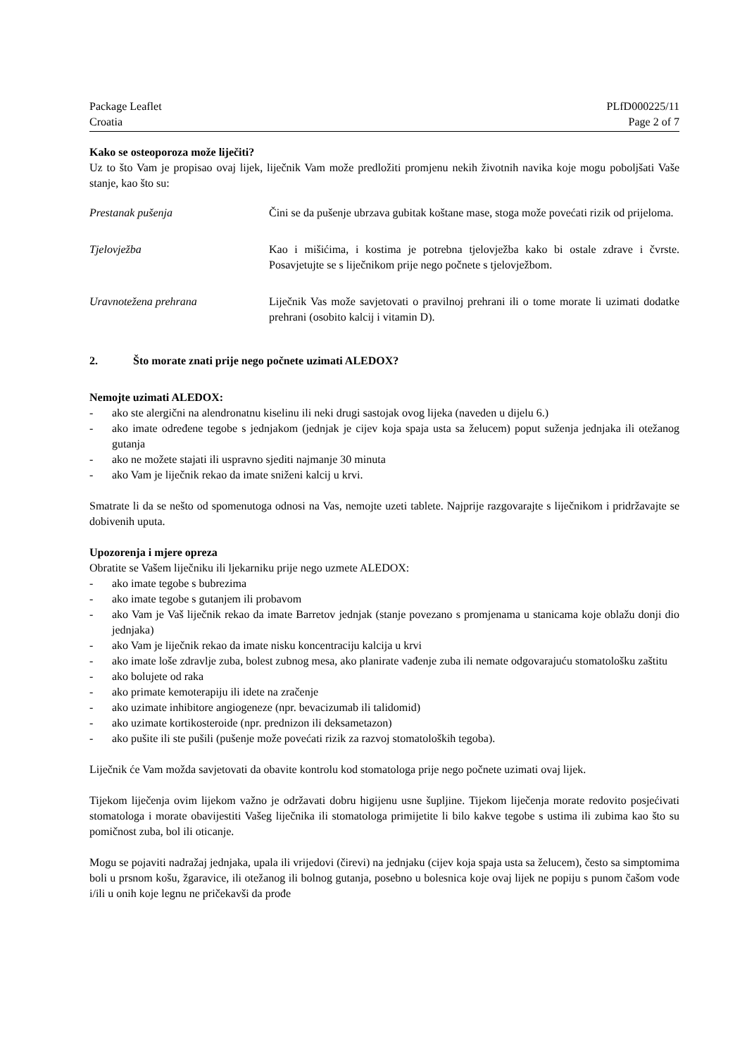Package Leaflet PLfD000225/11
Croatia Page 2 of 7
Kako se osteoporoza može liječiti?
Uz to što Vam je propisao ovaj lijek, liječnik Vam može predložiti promjenu nekih životnih navika koje mogu poboljšati Vaše stanje, kao što su:
Prestanak pušenja Čini se da pušenje ubrzava gubitak koštane mase, stoga može povećati rizik od prijeloma.
Tjelovježba Kao i mišićima, i kostima je potrebna tjelovježba kako bi ostale zdrave i čvrste. Posavjetujte se s liječnikom prije nego počnete s tjelovježbom.
Uravnotežena prehrana Liječnik Vas može savjetovati o pravilnoj prehrani ili o tome morate li uzimati dodatke prehrani (osobito kalcij i vitamin D).
2. Što morate znati prije nego počnete uzimati ALEDOX?
Nemojte uzimati ALEDOX:
- ako ste alergični na alendronatnu kiselinu ili neki drugi sastojak ovog lijeka (naveden u dijelu 6.)
- ako imate određene tegobe s jednjakom (jednjak je cijev koja spaja usta sa želucem) poput suženja jednjaka ili otežanog gutanja
- ako ne možete stajati ili uspravno sjediti najmanje 30 minuta
- ako Vam je liječnik rekao da imate sniženi kalcij u krvi.
Smatrate li da se nešto od spomenutoga odnosi na Vas, nemojte uzeti tablete. Najprije razgovarajte s liječnikom i pridržavajte se dobivenih uputa.
Upozorenja i mjere opreza
Obratite se Vašem liječniku ili ljekarniku prije nego uzmete ALEDOX:
- ako imate tegobe s bubrezima
- ako imate tegobe s gutanjem ili probavom
- ako Vam je Vaš liječnik rekao da imate Barretov jednjak (stanje povezano s promjenama u stanicama koje oblažu donji dio jednjaka)
- ako Vam je liječnik rekao da imate nisku koncentraciju kalcija u krvi
- ako imate loše zdravlje zuba, bolest zubnog mesa, ako planirate vađenje zuba ili nemate odgovarajuću stomatološku zaštitu
- ako bolujete od raka
- ako primate kemoterapiju ili idete na zračenje
- ako uzimate inhibitore angiogeneze (npr. bevacizumab ili talidomid)
- ako uzimate kortikosteroide (npr. prednizon ili deksametazon)
- ako pušite ili ste pušili (pušenje može povećati rizik za razvoj stomatoloških tegoba).
Liječnik će Vam možda savjetovati da obavite kontrolu kod stomatologa prije nego počnete uzimati ovaj lijek.
Tijekom liječenja ovim lijekom važno je održavati dobru higijenu usne šupljine. Tijekom liječenja morate redovito posjećivati stomatologa i morate obavijestiti Vašeg liječnika ili stomatologa primijetite li bilo kakve tegobe s ustima ili zubima kao što su pomičnost zuba, bol ili oticanje.
Mogu se pojaviti nadražaj jednjaka, upala ili vrijedovi (čirevi) na jednjaku (cijev koja spaja usta sa želucem), često sa simptomima boli u prsnom košu, žgaravice, ili otežanog ili bolnog gutanja, posebno u bolesnica koje ovaj lijek ne popiju s punom čašom vode i/ili u onih koje legnu ne pričekavši da prođe